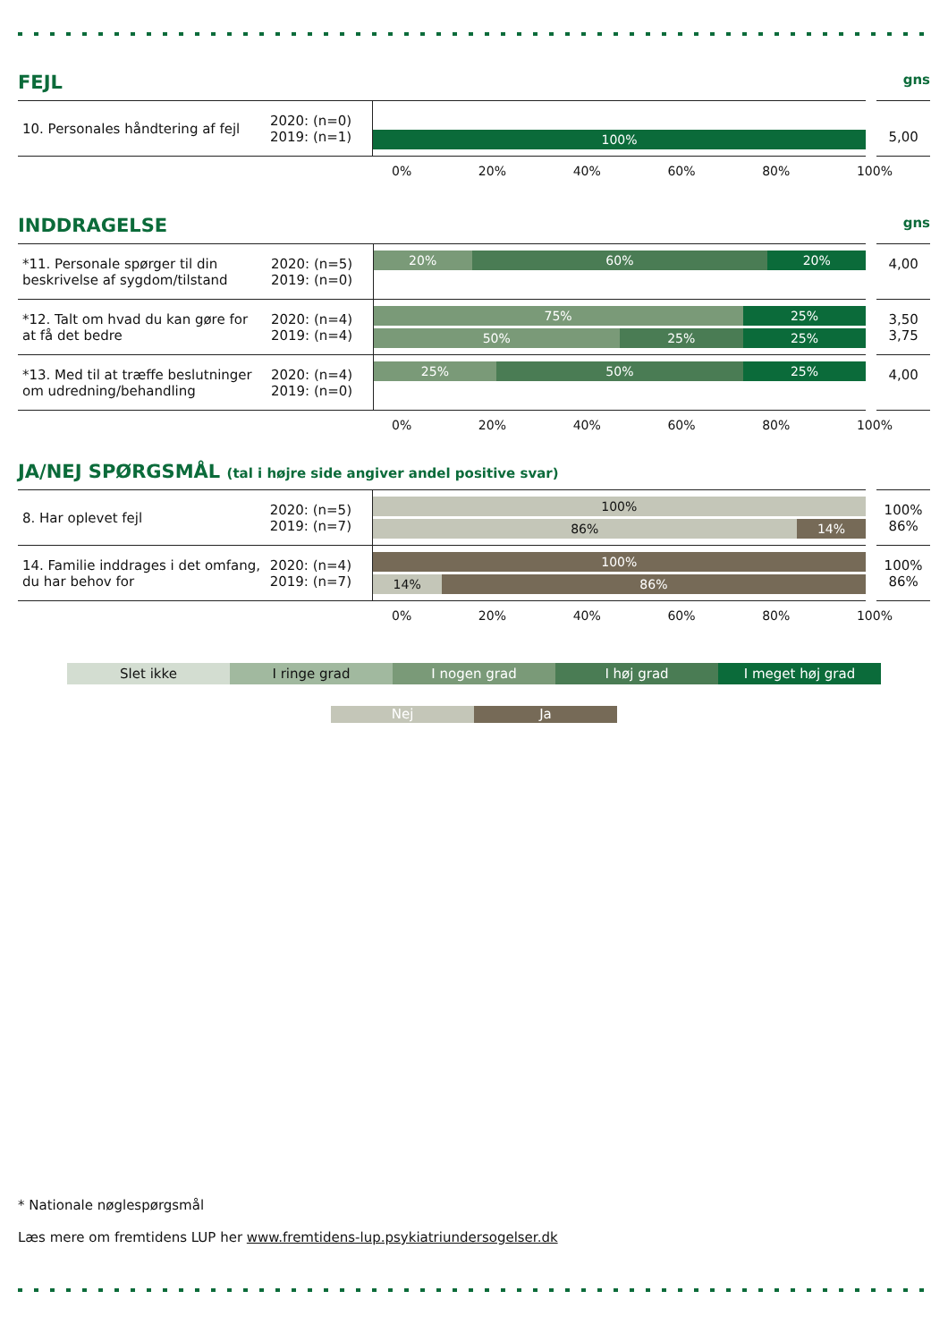FEJL gns
| 10. Personales håndtering af fejl | 2020: (n=0) 2019: (n=1) | 100% | 5,00 |
0% 20% 40% 60% 80% 100%
INDDRAGELSE gns
| *11. Personale spørger til din beskrivelse af sygdom/tilstand | 2020: (n=5) 2019: (n=0) | 20% 60% 20% | 4,00 |
| *12. Talt om hvad du kan gøre for at få det bedre | 2020: (n=4) 2019: (n=4) | 75% 25% 50% 25% 25% | 3,50 3,75 |
| *13. Med til at træffe beslutninger om udredning/behandling | 2020: (n=4) 2019: (n=0) | 25% 50% 25% | 4,00 |
0% 20% 40% 60% 80% 100%
JA/NEJ SPØRGSMÅL (tal i højre side angiver andel positive svar)
| 8. Har oplevet fejl | 2020: (n=5) 2019: (n=7) | 100% 86% 14% | 100% 86% |
| 14. Familie inddrages i det omfang, du har behov for | 2020: (n=4) 2019: (n=7) | 100% 14% 86% | 100% 86% |
0% 20% 40% 60% 80% 100%
Slet ikke I ringe grad I nogen grad I høj grad I meget høj grad
Nej Ja
* Nationale nøglespørgsmål
Læs mere om fremtidens LUP her www.fremtidens-lup.psykiatriundersogelser.dk